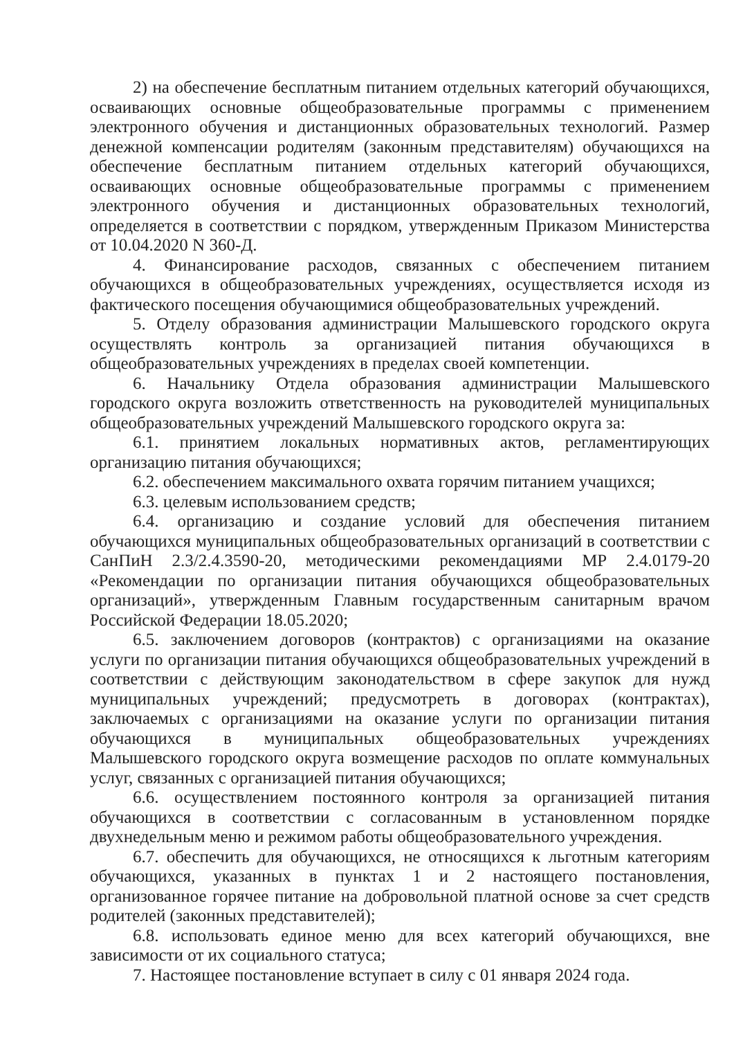2) на обеспечение бесплатным питанием отдельных категорий обучающихся, осваивающих основные общеобразовательные программы с применением электронного обучения и дистанционных образовательных технологий. Размер денежной компенсации родителям (законным представителям) обучающихся на обеспечение бесплатным питанием отдельных категорий обучающихся, осваивающих основные общеобразовательные программы с применением электронного обучения и дистанционных образовательных технологий, определяется в соответствии с порядком, утвержденным Приказом Министерства от 10.04.2020 N 360-Д.
4. Финансирование расходов, связанных с обеспечением питанием обучающихся в общеобразовательных учреждениях, осуществляется исходя из фактического посещения обучающимися общеобразовательных учреждений.
5. Отделу образования администрации Малышевского городского округа осуществлять контроль за организацией питания обучающихся в общеобразовательных учреждениях в пределах своей компетенции.
6. Начальнику Отдела образования администрации Малышевского городского округа возложить ответственность на руководителей муниципальных общеобразовательных учреждений Малышевского городского округа за:
6.1. принятием локальных нормативных актов, регламентирующих организацию питания обучающихся;
6.2. обеспечением максимального охвата горячим питанием учащихся;
6.3. целевым использованием средств;
6.4. организацию и создание условий для обеспечения питанием обучающихся муниципальных общеобразовательных организаций в соответствии с СанПиН 2.3/2.4.3590-20, методическими рекомендациями МР 2.4.0179-20 «Рекомендации по организации питания обучающихся общеобразовательных организаций», утвержденным Главным государственным санитарным врачом Российской Федерации 18.05.2020;
6.5. заключением договоров (контрактов) с организациями на оказание услуги по организации питания обучающихся общеобразовательных учреждений в соответствии с действующим законодательством в сфере закупок для нужд муниципальных учреждений; предусмотреть в договорах (контрактах), заключаемых с организациями на оказание услуги по организации питания обучающихся в муниципальных общеобразовательных учреждениях Малышевского городского округа возмещение расходов по оплате коммунальных услуг, связанных с организацией питания обучающихся;
6.6. осуществлением постоянного контроля за организацией питания обучающихся в соответствии с согласованным в установленном порядке двухнедельным меню и режимом работы общеобразовательного учреждения.
6.7. обеспечить для обучающихся, не относящихся к льготным категориям обучающихся, указанных в пунктах 1 и 2 настоящего постановления, организованное горячее питание на добровольной платной основе за счет средств родителей (законных представителей);
6.8. использовать единое меню для всех категорий обучающихся, вне зависимости от их социального статуса;
7. Настоящее постановление вступает в силу с 01 января 2024 года.